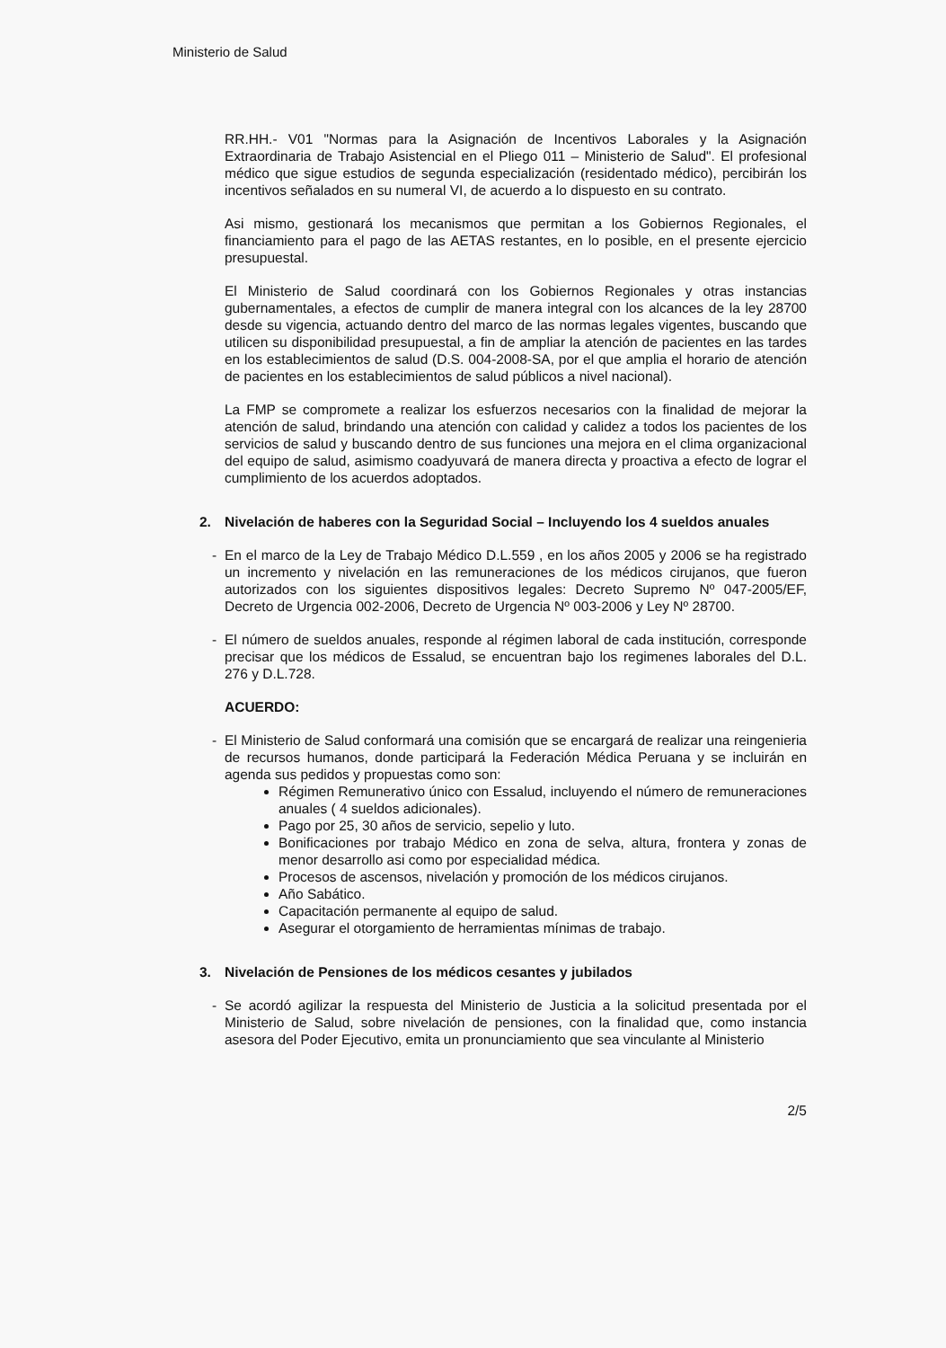Ministerio de Salud
RR.HH.- V01 "Normas para la Asignación de Incentivos Laborales y la Asignación Extraordinaria de Trabajo Asistencial en el Pliego 011 – Ministerio de Salud". El profesional médico que sigue estudios de segunda especialización (residentado médico), percibirán los incentivos señalados en su numeral VI, de acuerdo a lo dispuesto en su contrato.
Asi mismo, gestionará los mecanismos que permitan a los Gobiernos Regionales, el financiamiento para el pago de las AETAS restantes, en lo posible, en el presente ejercicio presupuestal.
El Ministerio de Salud coordinará con los Gobiernos Regionales y otras instancias gubernamentales, a efectos de cumplir de manera integral con los alcances de la ley 28700 desde su vigencia, actuando dentro del marco de las normas legales vigentes, buscando que utilicen su disponibilidad presupuestal, a fin de ampliar la atención de pacientes en las tardes en los establecimientos de salud (D.S. 004-2008-SA, por el que amplia el horario de atención de pacientes en los establecimientos de salud públicos a nivel nacional).
La FMP se compromete a realizar los esfuerzos necesarios con la finalidad de mejorar la atención de salud, brindando una atención con calidad y calidez a todos los pacientes de los servicios de salud y buscando dentro de sus funciones una mejora en el clima organizacional del equipo de salud, asimismo coadyuvará de manera directa y proactiva a efecto de lograr el cumplimiento de los acuerdos adoptados.
2. Nivelación de haberes con la Seguridad Social – Incluyendo los 4 sueldos anuales
- En el marco de la Ley de Trabajo Médico D.L.559 , en los años 2005 y 2006 se ha registrado un incremento y nivelación en las remuneraciones de los médicos cirujanos, que fueron autorizados con los siguientes dispositivos legales: Decreto Supremo Nº 047-2005/EF, Decreto de Urgencia 002-2006, Decreto de Urgencia Nº 003-2006 y Ley Nº 28700.
- El número de sueldos anuales, responde al régimen laboral de cada institución, corresponde precisar que los médicos de Essalud, se encuentran bajo los regimenes laborales del D.L. 276 y D.L.728.
ACUERDO:
- El Ministerio de Salud conformará una comisión que se encargará de realizar una reingenieria de recursos humanos, donde participará la Federación Médica Peruana y se incluirán en agenda sus pedidos y propuestas como son:
Régimen Remunerativo único con Essalud, incluyendo el número de remuneraciones anuales ( 4 sueldos adicionales).
Pago por 25, 30 años de servicio, sepelio y luto.
Bonificaciones por trabajo Médico en zona de selva, altura, frontera y zonas de menor desarrollo asi como por especialidad médica.
Procesos de ascensos, nivelación y promoción de los médicos cirujanos.
Año Sabático.
Capacitación permanente al equipo de salud.
Asegurar el otorgamiento de herramientas mínimas de trabajo.
3. Nivelación de Pensiones de los médicos cesantes y jubilados
- Se acordó agilizar la respuesta del Ministerio de Justicia a la solicitud presentada por el Ministerio de Salud, sobre nivelación de pensiones, con la finalidad que, como instancia asesora del Poder Ejecutivo, emita un pronunciamiento que sea vinculante al Ministerio
2/5